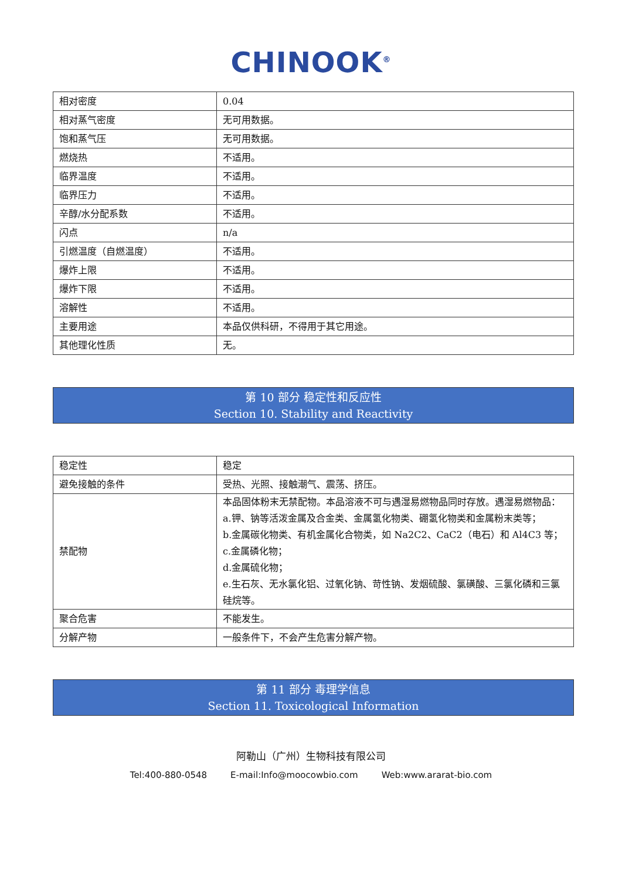CHINOOK<sup>®</sup>
| 相对密度 | 0.04 |
| 相对蒸气密度 | 无可用数据。 |
| 饱和蒸气压 | 无可用数据。 |
| 燃烧热 | 不适用。 |
| 临界温度 | 不适用。 |
| 临界压力 | 不适用。 |
| 辛醇/水分配系数 | 不适用。 |
| 闪点 | n/a |
| 引燃温度（自燃温度） | 不适用。 |
| 爆炸上限 | 不适用。 |
| 爆炸下限 | 不适用。 |
| 溶解性 | 不适用。 |
| 主要用途 | 本品仅供科研，不得用于其它用途。 |
| 其他理化性质 | 无。 |
第 10 部分 稳定性和反应性
Section 10. Stability and Reactivity
| 稳定性 | 稳定 |
| 避免接触的条件 | 受热、光照、接触潮气、震荡、挤压。 |
| 禁配物 | 本品固体粉末无禁配物。本品溶液不可与遇湿易燃物品同时存放。遇湿易燃物品： a.钾、钠等活泼金属及合金类、金属氢化物类、硼氢化物类和金属粉末类等； b.金属碳化物类、有机金属化合物类，如 Na2C2、CaC2（电石）和 Al4C3 等； c.金属磷化物； d.金属硫化物； e.生石灰、无水氯化铝、过氧化钠、苛性钠、发烟硫酸、氯磺酸、三氯化磷和三氯硅烷等。 |
| 聚合危害 | 不能发生。 |
| 分解产物 | 一般条件下，不会产生危害分解产物。 |
第 11 部分 毒理学信息
Section 11. Toxicological Information
阿勒山（广州）生物科技有限公司
Tel:400-880-0548 E-mail:Info@moocowbio.com Web:www.ararat-bio.com